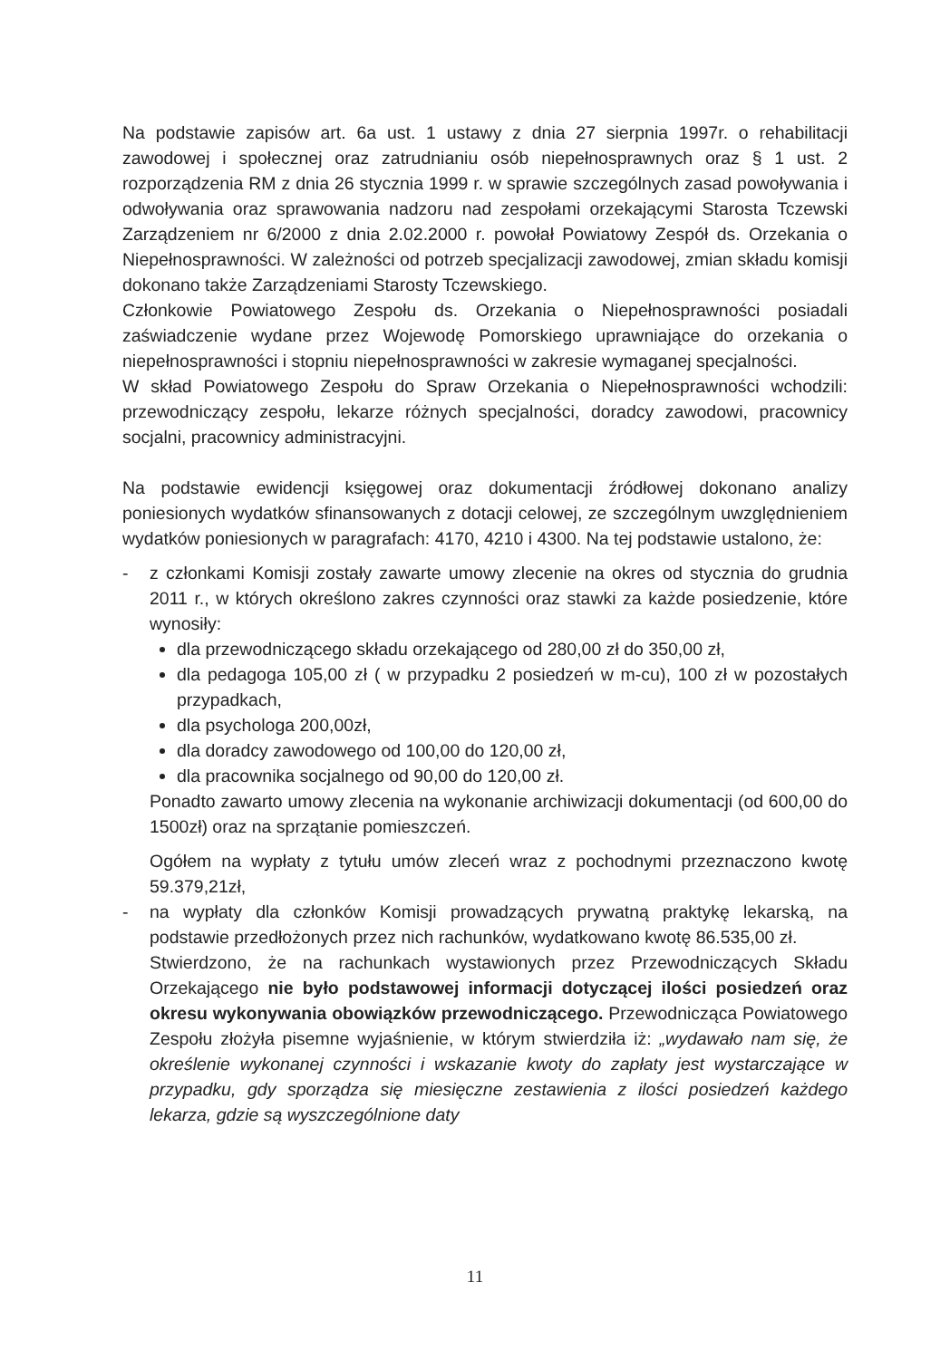Na podstawie zapisów art. 6a ust. 1 ustawy z dnia 27 sierpnia 1997r. o rehabilitacji zawodowej i społecznej oraz zatrudnianiu osób niepełnosprawnych oraz § 1 ust. 2 rozporządzenia RM z dnia 26 stycznia 1999 r. w sprawie szczególnych zasad powoływania i odwoływania oraz sprawowania nadzoru nad zespołami orzekającymi Starosta Tczewski Zarządzeniem nr 6/2000 z dnia 2.02.2000 r. powołał Powiatowy Zespół ds. Orzekania o Niepełnosprawności. W zależności od potrzeb specjalizacji zawodowej, zmian składu komisji dokonano także Zarządzeniami Starosty Tczewskiego.
Członkowie Powiatowego Zespołu ds. Orzekania o Niepełnosprawności posiadali zaświadczenie wydane przez Wojewodę Pomorskiego uprawniające do orzekania o niepełnosprawności i stopniu niepełnosprawności w zakresie wymaganej specjalności.
W skład Powiatowego Zespołu do Spraw Orzekania o Niepełnosprawności wchodzili: przewodniczący zespołu, lekarze różnych specjalności, doradcy zawodowi, pracownicy socjalni, pracownicy administracyjni.
Na podstawie ewidencji księgowej oraz dokumentacji źródłowej dokonano analizy poniesionych wydatków sfinansowanych z dotacji celowej, ze szczególnym uwzględnieniem wydatków poniesionych w paragrafach: 4170, 4210 i 4300. Na tej podstawie ustalono, że:
- z członkami Komisji zostały zawarte umowy zlecenie na okres od stycznia do grudnia 2011 r., w których określono zakres czynności oraz stawki za każde posiedzenie, które wynosiły:
dla przewodniczącego składu orzekającego od 280,00 zł do 350,00 zł,
dla pedagoga 105,00 zł ( w przypadku 2 posiedzeń w m-cu), 100 zł w pozostałych przypadkach,
dla psychologa 200,00zł,
dla doradcy zawodowego od 100,00 do 120,00 zł,
dla pracownika socjalnego od 90,00 do 120,00 zł.
Ponadto zawarto umowy zlecenia na wykonanie archiwizacji dokumentacji (od 600,00 do 1500zł) oraz na sprzątanie pomieszczeń.
Ogółem na wypłaty z tytułu umów zleceń wraz z pochodnymi przeznaczono kwotę 59.379,21zł,
- na wypłaty dla członków Komisji prowadzących prywatną praktykę lekarską, na podstawie przedłożonych przez nich rachunków, wydatkowano kwotę 86.535,00 zł.
Stwierdzono, że na rachunkach wystawionych przez Przewodniczących Składu Orzekającego nie było podstawowej informacji dotyczącej ilości posiedzeń oraz okresu wykonywania obowiązków przewodniczącego. Przewodnicząca Powiatowego Zespołu złożyła pisemne wyjaśnienie, w którym stwierdziła iż: „wydawało nam się, że określenie wykonanej czynności i wskazanie kwoty do zapłaty jest wystarczające w przypadku, gdy sporządza się miesięczne zestawienia z ilości posiedzeń każdego lekarza, gdzie są wyszczególnione daty
11